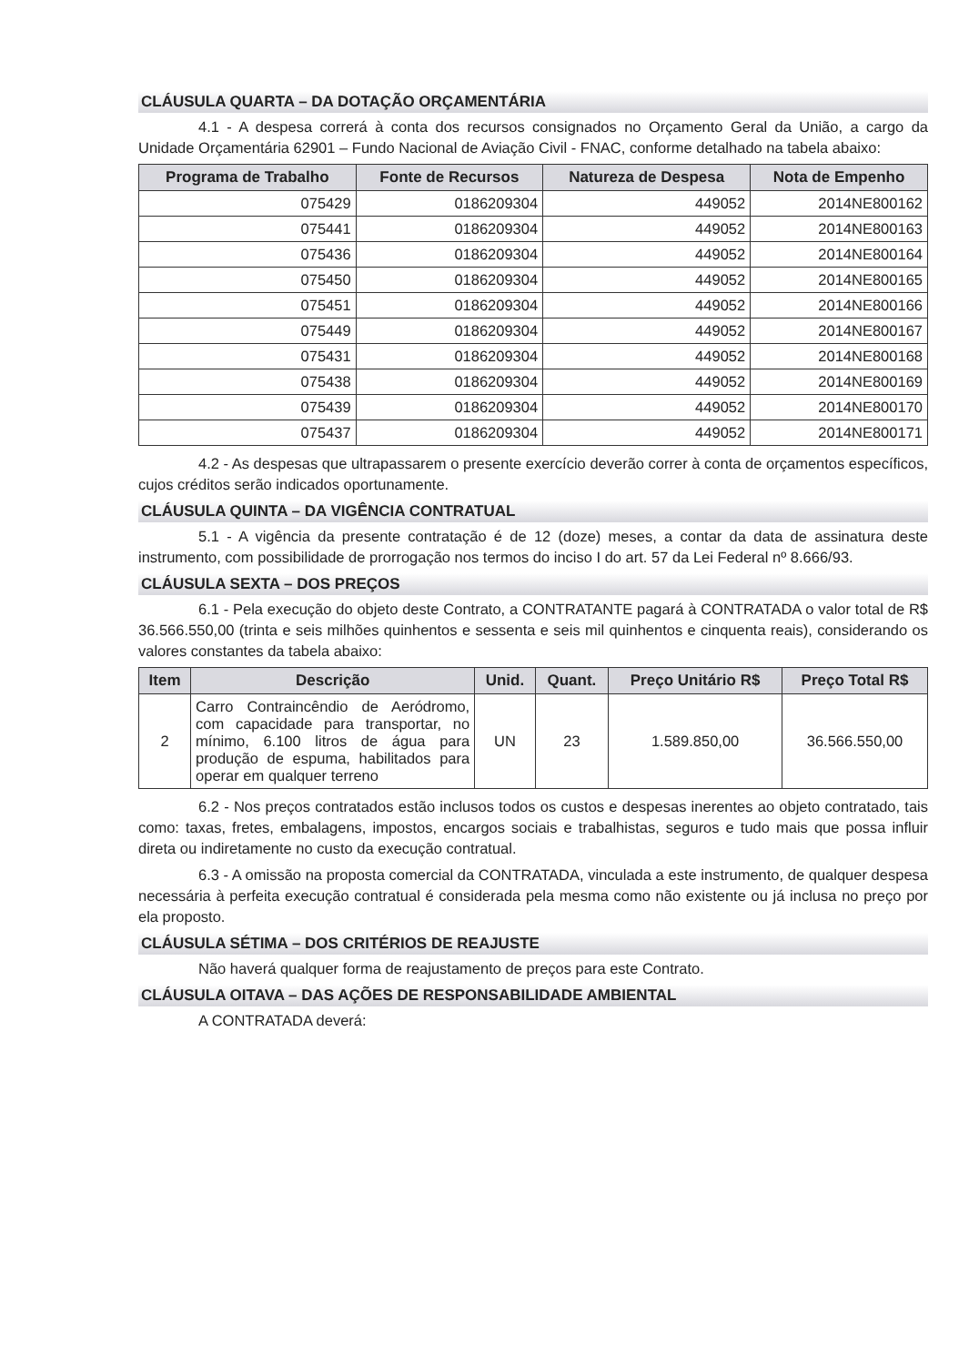CLÁUSULA QUARTA – DA DOTAÇÃO ORÇAMENTÁRIA
4.1 - A despesa correrá à conta dos recursos consignados no Orçamento Geral da União, a cargo da Unidade Orçamentária 62901 – Fundo Nacional de Aviação Civil - FNAC, conforme detalhado na tabela abaixo:
| Programa de Trabalho | Fonte de Recursos | Natureza de Despesa | Nota de Empenho |
| --- | --- | --- | --- |
| 075429 | 0186209304 | 449052 | 2014NE800162 |
| 075441 | 0186209304 | 449052 | 2014NE800163 |
| 075436 | 0186209304 | 449052 | 2014NE800164 |
| 075450 | 0186209304 | 449052 | 2014NE800165 |
| 075451 | 0186209304 | 449052 | 2014NE800166 |
| 075449 | 0186209304 | 449052 | 2014NE800167 |
| 075431 | 0186209304 | 449052 | 2014NE800168 |
| 075438 | 0186209304 | 449052 | 2014NE800169 |
| 075439 | 0186209304 | 449052 | 2014NE800170 |
| 075437 | 0186209304 | 449052 | 2014NE800171 |
4.2 - As despesas que ultrapassarem o presente exercício deverão correr à conta de orçamentos específicos, cujos créditos serão indicados oportunamente.
CLÁUSULA QUINTA – DA VIGÊNCIA CONTRATUAL
5.1 - A vigência da presente contratação é de 12 (doze) meses, a contar da data de assinatura deste instrumento, com possibilidade de prorrogação nos termos do inciso I do art. 57 da Lei Federal nº 8.666/93.
CLÁUSULA SEXTA – DOS PREÇOS
6.1 - Pela execução do objeto deste Contrato, a CONTRATANTE pagará à CONTRATADA o valor total de R$ 36.566.550,00 (trinta e seis milhões quinhentos e sessenta e seis mil quinhentos e cinquenta reais), considerando os valores constantes da tabela abaixo:
| Item | Descrição | Unid. | Quant. | Preço Unitário R$ | Preço Total R$ |
| --- | --- | --- | --- | --- | --- |
| 2 | Carro Contraincêndio de Aeródromo, com capacidade para transportar, no mínimo, 6.100 litros de água para produção de espuma, habilitados para operar em qualquer terreno | UN | 23 | 1.589.850,00 | 36.566.550,00 |
6.2 - Nos preços contratados estão inclusos todos os custos e despesas inerentes ao objeto contratado, tais como: taxas, fretes, embalagens, impostos, encargos sociais e trabalhistas, seguros e tudo mais que possa influir direta ou indiretamente no custo da execução contratual.
6.3 - A omissão na proposta comercial da CONTRATADA, vinculada a este instrumento, de qualquer despesa necessária à perfeita execução contratual é considerada pela mesma como não existente ou já inclusa no preço por ela proposto.
CLÁUSULA SÉTIMA – DOS CRITÉRIOS DE REAJUSTE
Não haverá qualquer forma de reajustamento de preços para este Contrato.
CLÁUSULA OITAVA – DAS AÇÕES DE RESPONSABILIDADE AMBIENTAL
A CONTRATADA deverá: